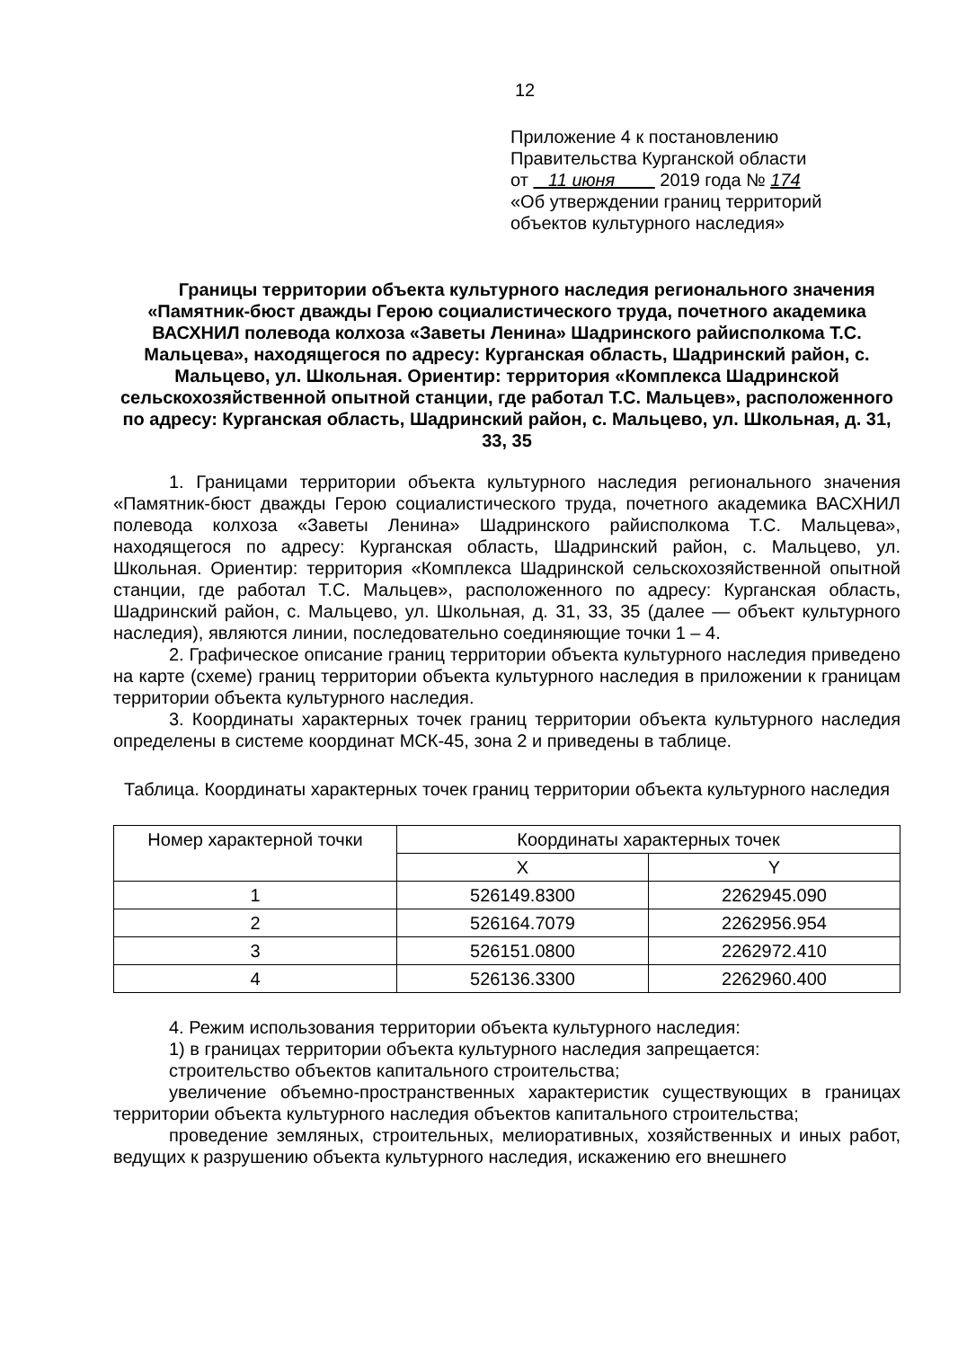12
Приложение 4 к постановлению
Правительства Курганской области
от 11 июня 2019 года № 174
«Об утверждении границ территорий
объектов культурного наследия»
Границы территории объекта культурного наследия регионального значения «Памятник-бюст дважды Герою социалистического труда, почетного академика ВАСХНИЛ полевода колхоза «Заветы Ленина» Шадринского райисполкома Т.С. Мальцева», находящегося по адресу: Курганская область, Шадринский район, с. Мальцево, ул. Школьная. Ориентир: территория «Комплекса Шадринской сельскохозяйственной опытной станции, где работал Т.С. Мальцев», расположенного по адресу: Курганская область, Шадринский район, с. Мальцево, ул. Школьная, д. 31, 33, 35
1. Границами территории объекта культурного наследия регионального значения «Памятник-бюст дважды Герою социалистического труда, почетного академика ВАСХНИЛ полевода колхоза «Заветы Ленина» Шадринского райисполкома Т.С. Мальцева», находящегося по адресу: Курганская область, Шадринский район, с. Мальцево, ул. Школьная. Ориентир: территория «Комплекса Шадринской сельскохозяйственной опытной станции, где работал Т.С. Мальцев», расположенного по адресу: Курганская область, Шадринский район, с. Мальцево, ул. Школьная, д. 31, 33, 35 (далее — объект культурного наследия), являются линии, последовательно соединяющие точки 1 – 4.
2. Графическое описание границ территории объекта культурного наследия приведено на карте (схеме) границ территории объекта культурного наследия в приложении к границам территории объекта культурного наследия.
3. Координаты характерных точек границ территории объекта культурного наследия определены в системе координат МСК-45, зона 2 и приведены в таблице.
Таблица. Координаты характерных точек границ территории объекта культурного наследия
| Номер характерной точки | Координаты характерных точек | |
| --- | --- | --- |
| | X | Y |
| 1 | 526149.8300 | 2262945.090 |
| 2 | 526164.7079 | 2262956.954 |
| 3 | 526151.0800 | 2262972.410 |
| 4 | 526136.3300 | 2262960.400 |
4. Режим использования территории объекта культурного наследия:
1) в границах территории объекта культурного наследия запрещается:
строительство объектов капитального строительства;
увеличение объемно-пространственных характеристик существующих в границах территории объекта культурного наследия объектов капитального строительства;
проведение земляных, строительных, мелиоративных, хозяйственных и иных работ, ведущих к разрушению объекта культурного наследия, искажению его внешнего